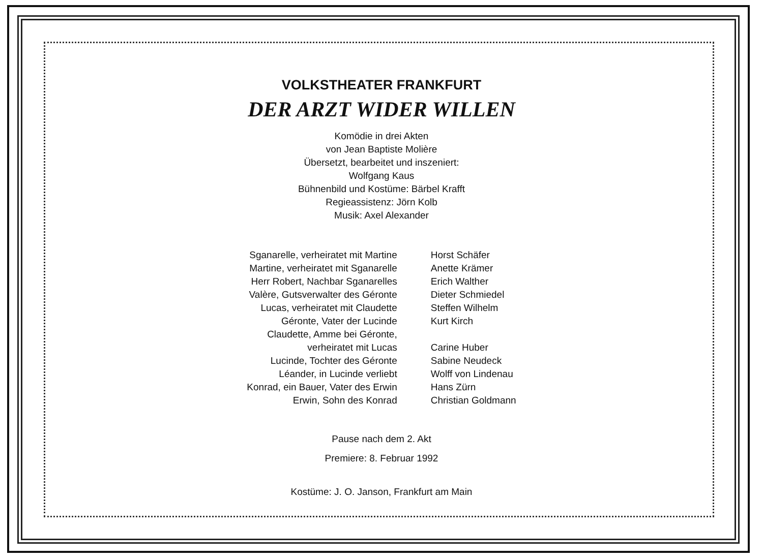VOLKSTHEATER FRANKFURT
DER ARZT WIDER WILLEN
Komödie in drei Akten
von Jean Baptiste Molière
Übersetzt, bearbeitet und inszeniert:
Wolfgang Kaus
Bühnenbild und Kostüme: Bärbel Krafft
Regieassistenz: Jörn Kolb
Musik: Axel Alexander
| Sganarelle, verheiratet mit Martine | Horst Schäfer |
| Martine, verheiratet mit Sganarelle | Anette Krämer |
| Herr Robert, Nachbar Sganarelles | Erich Walther |
| Valère, Gutsverwalter des Géronte | Dieter Schmiedel |
| Lucas, verheiratet mit Claudette | Steffen Wilhelm |
| Géronte, Vater der Lucinde | Kurt Kirch |
| Claudette, Amme bei Géronte, verheiratet mit Lucas | Carine Huber |
| Lucinde, Tochter des Géronte | Sabine Neudeck |
| Léander, in Lucinde verliebt | Wolff von Lindenau |
| Konrad, ein Bauer, Vater des Erwin | Hans Zürn |
| Erwin, Sohn des Konrad | Christian Goldmann |
Pause nach dem 2. Akt
Premiere: 8. Februar 1992
Kostüme: J. O. Janson, Frankfurt am Main